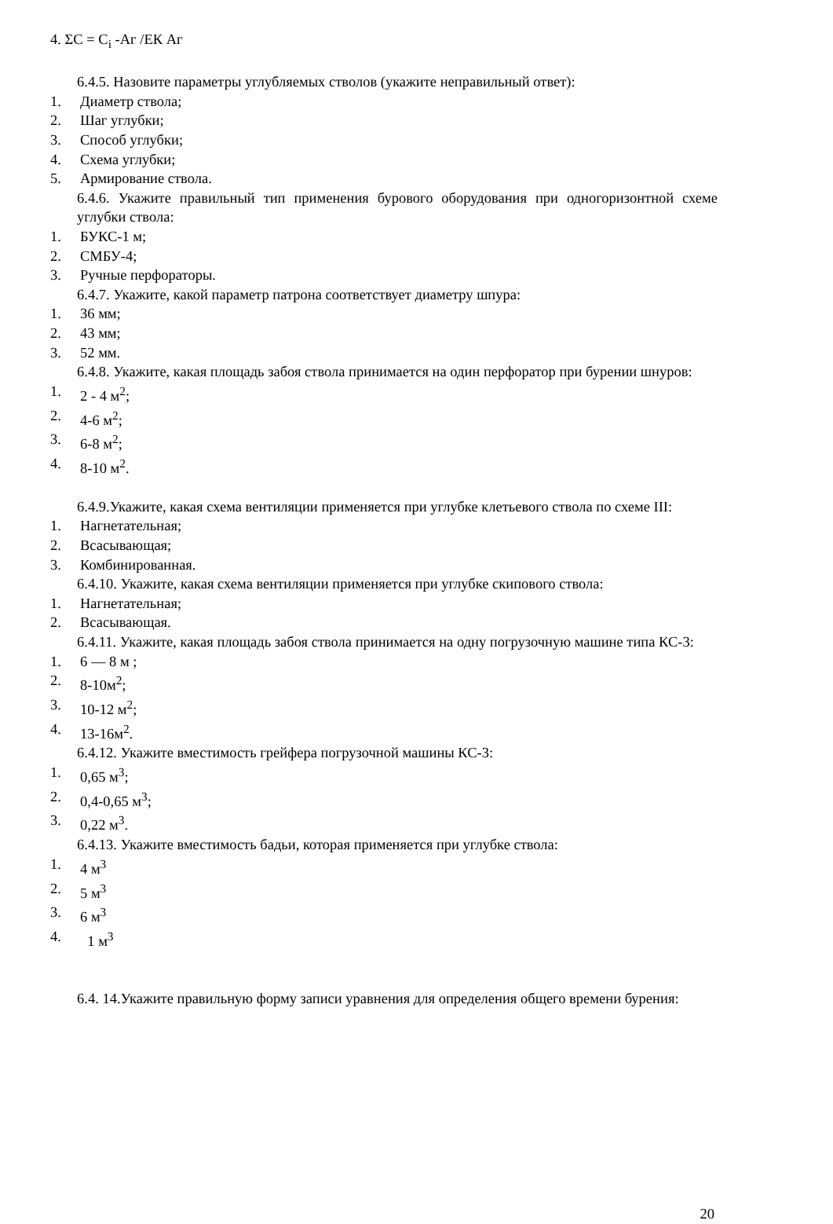4. ΣС = С<sub>i</sub> -Аг /ЕК Аг
6.4.5. Назовите параметры углубляемых стволов (укажите неправильный ответ):
1. Диаметр ствола;
2. Шаг углубки;
3. Способ углубки;
4. Схема углубки;
5. Армирование ствола.
6.4.6. Укажите правильный тип применения бурового оборудования при одногоризонтной схеме углубки ствола:
1. БУКС-1 м;
2. СМБУ-4;
3. Ручные перфораторы.
6.4.7. Укажите, какой параметр патрона соответствует диаметру шпура:
1. 36 мм;
2. 43 мм;
3. 52 мм.
6.4.8. Укажите, какая площадь забоя ствола принимается на один перфоратор при бурении шнуров:
1. 2 - 4 м<sup>2</sup>;
2. 4-6 м<sup>2</sup>;
3. 6-8 м<sup>2</sup>;
4. 8-10 м<sup>2</sup>.
6.4.9.Укажите, какая схема вентиляции применяется при углубке клетьевого ствола по схеме III:
1. Нагнетательная;
2. Всасывающая;
3. Комбинированная.
6.4.10. Укажите, какая схема вентиляции применяется при углубке скипового ствола:
1. Нагнетательная;
2. Всасывающая.
6.4.11. Укажите, какая площадь забоя ствола принимается на одну погрузочную машине типа КС-3:
1. 6 — 8 м ;
2. 8-10м<sup>2</sup>;
3. 10-12 м<sup>2</sup>;
4. 13-16м<sup>2</sup>.
6.4.12. Укажите вместимость грейфера погрузочной машины КС-3:
1. 0,65 м<sup>3</sup>;
2. 0,4-0,65 м<sup>3</sup>;
3. 0,22 м<sup>3</sup>.
6.4.13. Укажите вместимость бадьи, которая применяется при углубке ствола:
1. 4 м<sup>3</sup>
2. 5 м<sup>3</sup>
3. 6 м<sup>3</sup>
4. 1 м<sup>3</sup>
6.4. 14.Укажите правильную форму записи уравнения для определения общего времени бурения:
20